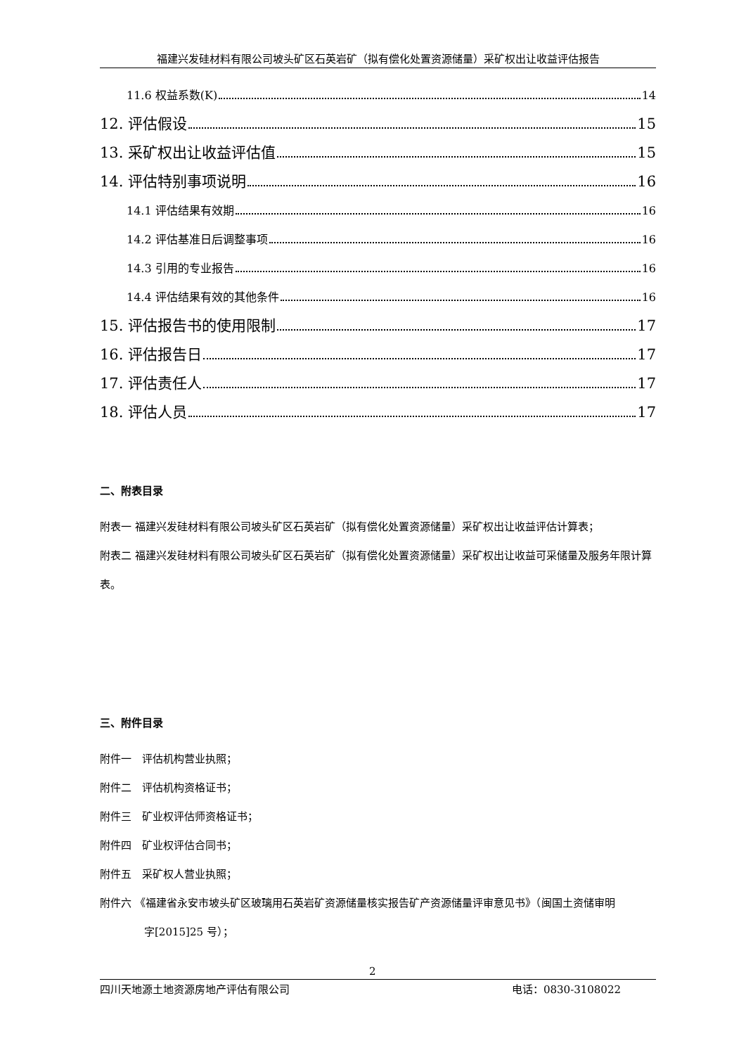福建兴发硅材料有限公司坡头矿区石英岩矿（拟有偿化处置资源储量）采矿权出让收益评估报告
11.6 权益系数(K) 14
12. 评估假设 15
13. 采矿权出让收益评估值 15
14. 评估特别事项说明 16
14.1 评估结果有效期 16
14.2 评估基准日后调整事项 16
14.3 引用的专业报告 16
14.4 评估结果有效的其他条件 16
15. 评估报告书的使用限制 17
16. 评估报告日 17
17. 评估责任人 17
18. 评估人员 17
二、附表目录
附表一 福建兴发硅材料有限公司坡头矿区石英岩矿（拟有偿化处置资源储量）采矿权出让收益评估计算表；
附表二 福建兴发硅材料有限公司坡头矿区石英岩矿（拟有偿化处置资源储量）采矿权出让收益可采储量及服务年限计算表。
三、附件目录
附件一　评估机构营业执照；
附件二　评估机构资格证书；
附件三　矿业权评估师资格证书；
附件四　矿业权评估合同书；
附件五　采矿权人营业执照；
附件六 《福建省永安市坡头矿区玻璃用石英岩矿资源储量核实报告矿产资源储量评审意见书》（闽国土资储审明
字[2015]25 号）；
2
四川天地源土地资源房地产评估有限公司 电话：0830-3108022